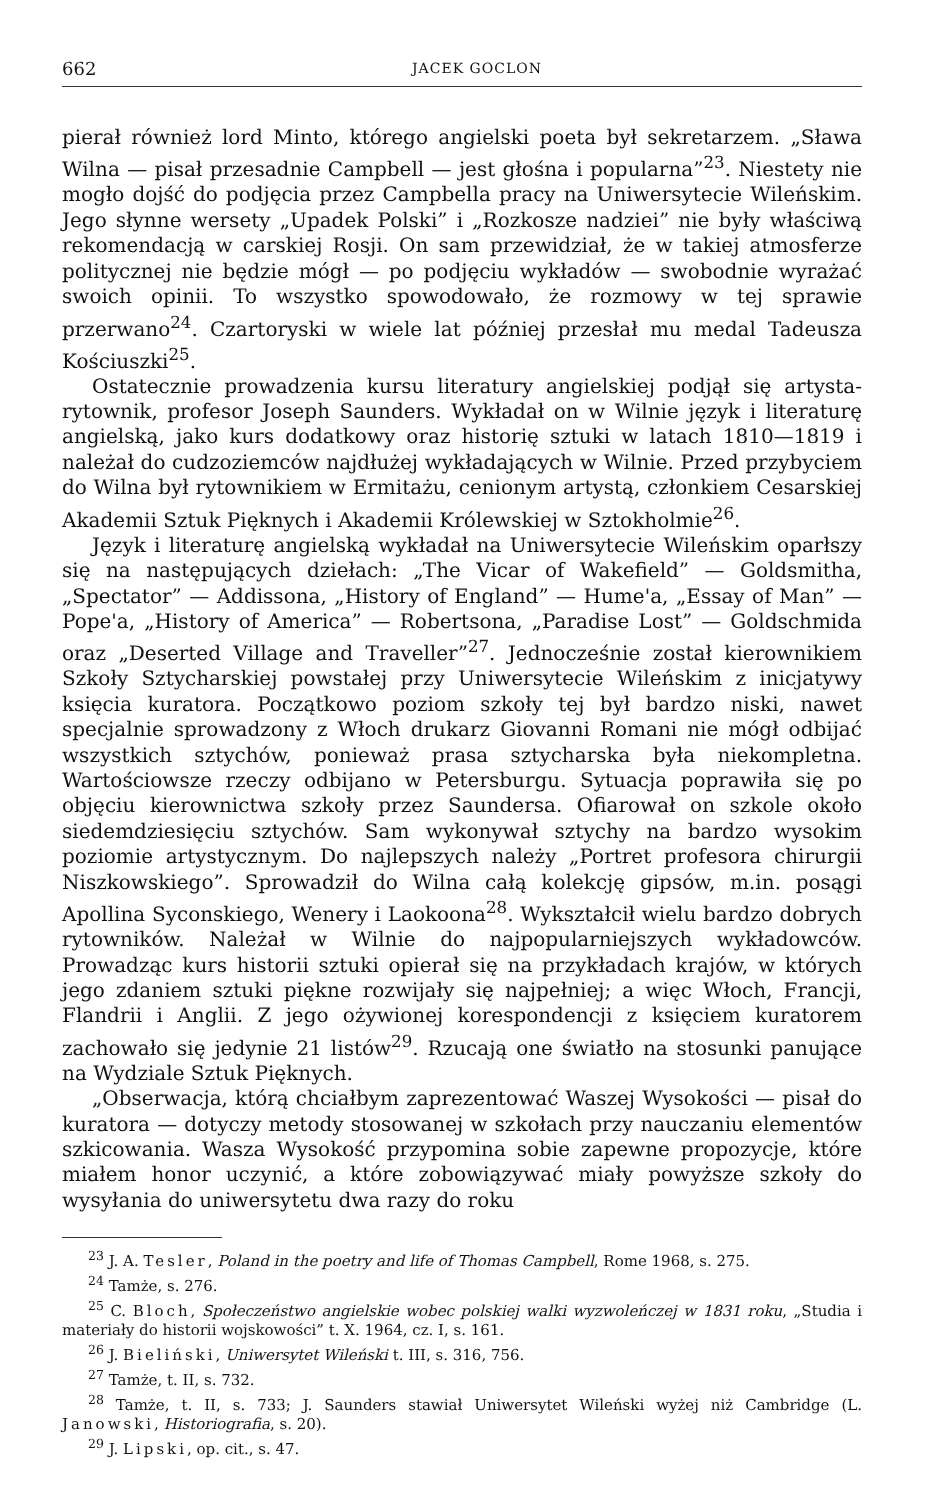662 JACEK GOCLON
pierał również lord Minto, którego angielski poeta był sekretarzem. „Sława Wilna — pisał przesadnie Campbell — jest głośna i popularna”<sup>23</sup>. Niestety nie mogło dojść do podjęcia przez Campbella pracy na Uniwersytecie Wileńskim. Jego słynne wersety „Upadek Polski” i „Rozkosze nadziei” nie były właściwą rekomendacją w carskiej Rosji. On sam przewidział, że w takiej atmosferze politycznej nie będzie mógł — po podjęciu wykładów — swobodnie wyrażać swoich opinii. To wszystko spowodowało, że rozmowy w tej sprawie przerwano<sup>24</sup>. Czartoryski w wiele lat później przesłał mu medal Tadeusza Kościuszki<sup>25</sup>.
Ostatecznie prowadzenia kursu literatury angielskiej podjął się artysta-rytownik, profesor Joseph Saunders. Wykładał on w Wilnie język i literaturę angielską, jako kurs dodatkowy oraz historię sztuki w latach 1810—1819 i należał do cudzoziemców najdłużej wykładających w Wilnie. Przed przybyciem do Wilna był rytownikiem w Ermitażu, cenionym artystą, członkiem Cesarskiej Akademii Sztuk Pięknych i Akademii Królewskiej w Sztokholmie<sup>26</sup>.
Język i literaturę angielską wykładał na Uniwersytecie Wileńskim oparłszy się na następujących dziełach: „The Vicar of Wakefield” — Goldsmitha, „Spectator” — Addissona, „History of England” — Hume'a, „Essay of Man” — Pope'a, „History of America” — Robertsona, „Paradise Lost” — Goldschmida oraz „Deserted Village and Traveller”<sup>27</sup>. Jednocześnie został kierownikiem Szkoły Sztycharskiej powstałej przy Uniwersytecie Wileńskim z inicjatywy księcia kuratora. Początkowo poziom szkoły tej był bardzo niski, nawet specjalnie sprowadzony z Włoch drukarz Giovanni Romani nie mógł odbijać wszystkich sztychów, ponieważ prasa sztycharska była niekompletna. Wartościowsze rzeczy odbijano w Petersburgu. Sytuacja poprawiła się po objęciu kierownictwa szkoły przez Saundersa. Ofiarował on szkole około siedemdziesięciu sztychów. Sam wykonywał sztychy na bardzo wysokim poziomie artystycznym. Do najlepszych należy „Portret profesora chirurgii Niszkowskiego”. Sprowadził do Wilna całą kolekcję gipsów, m.in. posągi Apollina Syconskiego, Wenery i Laokoona<sup>28</sup>. Wykształcił wielu bardzo dobrych rytowników. Należał w Wilnie do najpopularniejszych wykładowców. Prowadząc kurs historii sztuki opierał się na przykładach krajów, w których jego zdaniem sztuki piękne rozwijały się najpełniej; a więc Włoch, Francji, Flandrii i Anglii. Z jego ożywionej korespondencji z księciem kuratorem zachowało się jedynie 21 listów<sup>29</sup>. Rzucają one światło na stosunki panujące na Wydziale Sztuk Pięknych.
„Obserwacja, którą chciałbym zaprezentować Waszej Wysokości — pisał do kuratora — dotyczy metody stosowanej w szkołach przy nauczaniu elementów szkicowania. Wasza Wysokość przypomina sobie zapewne propozycje, które miałem honor uczynić, a które zobowiązywać miały powyższe szkoły do wysyłania do uniwersytetu dwa razy do roku
<sup>23</sup> J. A. Tesler, Poland in the poetry and life of Thomas Campbell, Rome 1968, s. 275.
<sup>24</sup> Tamże, s. 276.
<sup>25</sup> C. Bloch, Społeczeństwo angielskie wobec polskiej walki wyzwoleńczej w 1831 roku, „Studia i materiały do historii wojskowości” t. X. 1964, cz. I, s. 161.
<sup>26</sup> J. Bieliński, Uniwersytet Wileński t. III, s. 316, 756.
<sup>27</sup> Tamże, t. II, s. 732.
<sup>28</sup> Tamże, t. II, s. 733; J. Saunders stawiał Uniwersytet Wileński wyżej niż Cambridge (L. Janowski, Historiografia, s. 20).
<sup>29</sup> J. Lipski, op. cit., s. 47.